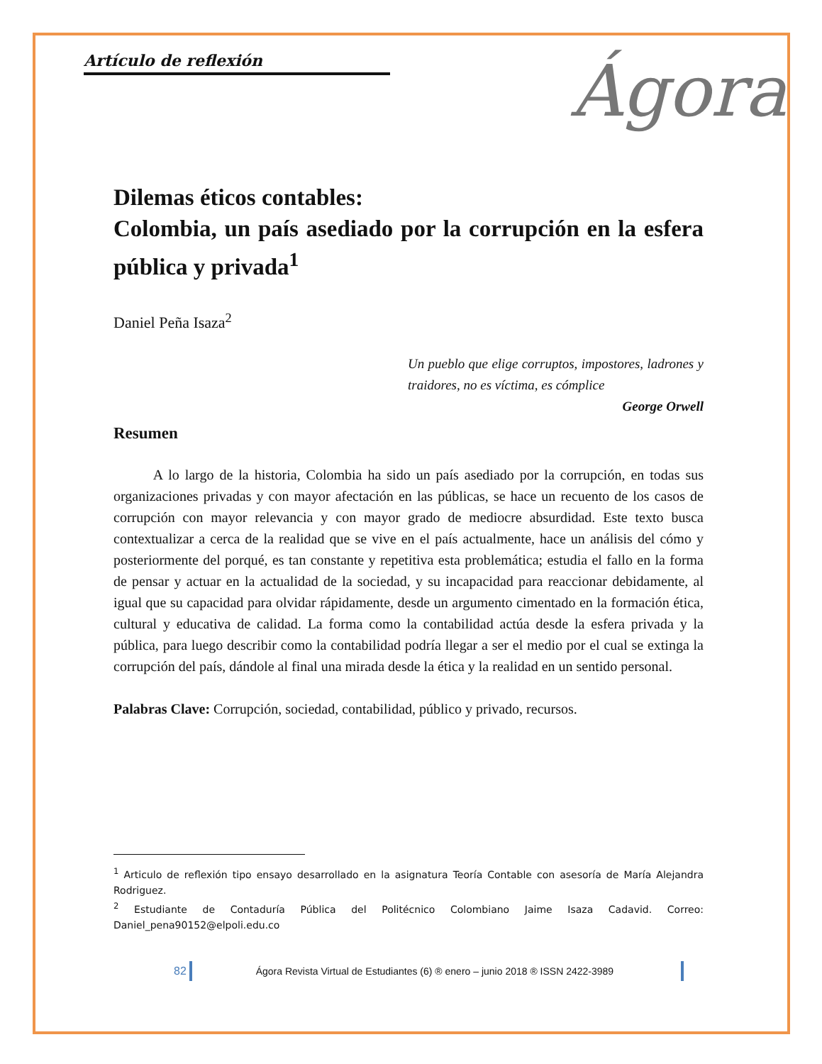Artículo de reflexión
Ágora
Dilemas éticos contables:
Colombia, un país asediado por la corrupción en la esfera pública y privada<sup>1</sup>
Daniel Peña Isaza<sup>2</sup>
Un pueblo que elige corruptos, impostores, ladrones y traidores, no es víctima, es cómplice
George Orwell
Resumen
A lo largo de la historia, Colombia ha sido un país asediado por la corrupción, en todas sus organizaciones privadas y con mayor afectación en las públicas, se hace un recuento de los casos de corrupción con mayor relevancia y con mayor grado de mediocre absurdidad. Este texto busca contextualizar a cerca de la realidad que se vive en el país actualmente, hace un análisis del cómo y posteriormente del porqué, es tan constante y repetitiva esta problemática; estudia el fallo en la forma de pensar y actuar en la actualidad de la sociedad, y su incapacidad para reaccionar debidamente, al igual que su capacidad para olvidar rápidamente, desde un argumento cimentado en la formación ética, cultural y educativa de calidad. La forma como la contabilidad actúa desde la esfera privada y la pública, para luego describir como la contabilidad podría llegar a ser el medio por el cual se extinga la corrupción del país, dándole al final una mirada desde la ética y la realidad en un sentido personal.
Palabras Clave: Corrupción, sociedad, contabilidad, público y privado, recursos.
<sup>1</sup> Articulo de reflexión tipo ensayo desarrollado en la asignatura Teoría Contable con asesoría de María Alejandra Rodriguez.
<sup>2</sup> Estudiante de Contaduría Pública del Politécnico Colombiano Jaime Isaza Cadavid. Correo: Daniel_pena90152@elpoli.edu.co
82 Ágora Revista Virtual de Estudiantes (6) ® enero – junio 2018 ® ISSN 2422-3989